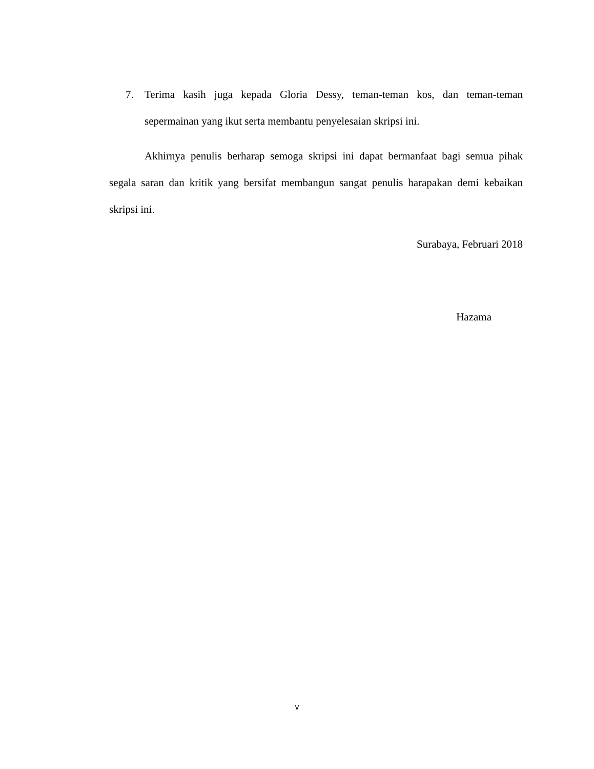7. Terima kasih juga kepada Gloria Dessy, teman-teman kos, dan teman-teman sepermainan yang ikut serta membantu penyelesaian skripsi ini.
Akhirnya penulis berharap semoga skripsi ini dapat bermanfaat bagi semua pihak segala saran dan kritik yang bersifat membangun sangat penulis harapakan demi kebaikan skripsi ini.
Surabaya, Februari 2018
Hazama
v